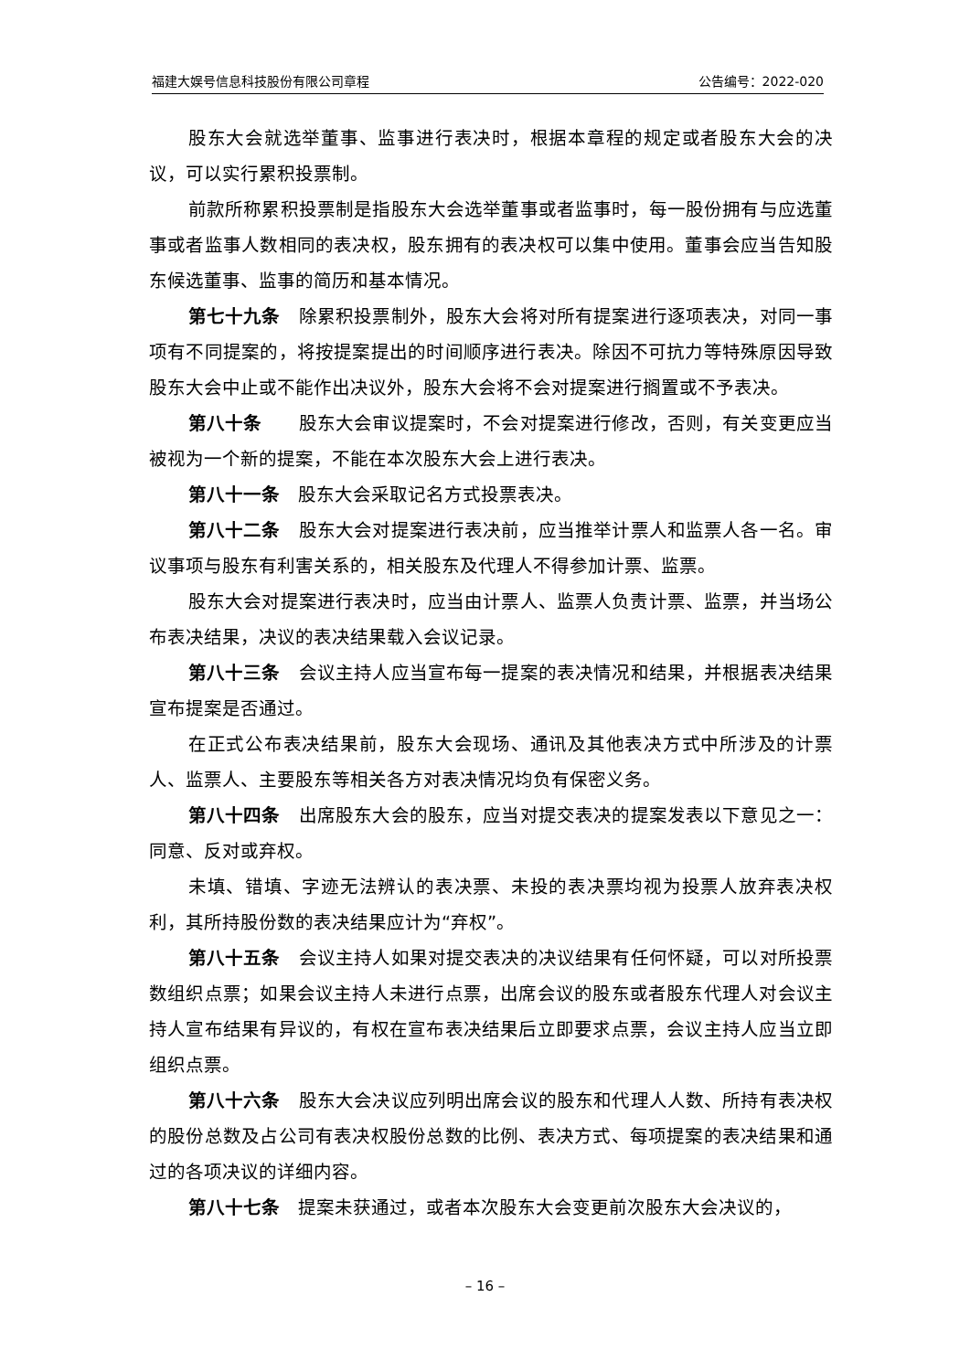福建大娱号信息科技股份有限公司章程 公告编号：2022-020
股东大会就选举董事、监事进行表决时，根据本章程的规定或者股东大会的决议，可以实行累积投票制。
前款所称累积投票制是指股东大会选举董事或者监事时，每一股份拥有与应选董事或者监事人数相同的表决权，股东拥有的表决权可以集中使用。董事会应当告知股东候选董事、监事的简历和基本情况。
第七十九条　除累积投票制外，股东大会将对所有提案进行逐项表决，对同一事项有不同提案的，将按提案提出的时间顺序进行表决。除因不可抗力等特殊原因导致股东大会中止或不能作出决议外，股东大会将不会对提案进行搁置或不予表决。
第八十条　　股东大会审议提案时，不会对提案进行修改，否则，有关变更应当被视为一个新的提案，不能在本次股东大会上进行表决。
第八十一条　股东大会采取记名方式投票表决。
第八十二条　股东大会对提案进行表决前，应当推举计票人和监票人各一名。审议事项与股东有利害关系的，相关股东及代理人不得参加计票、监票。
股东大会对提案进行表决时，应当由计票人、监票人负责计票、监票，并当场公布表决结果，决议的表决结果载入会议记录。
第八十三条　会议主持人应当宣布每一提案的表决情况和结果，并根据表决结果宣布提案是否通过。
在正式公布表决结果前，股东大会现场、通讯及其他表决方式中所涉及的计票人、监票人、主要股东等相关各方对表决情况均负有保密义务。
第八十四条　出席股东大会的股东，应当对提交表决的提案发表以下意见之一：同意、反对或弃权。
未填、错填、字迹无法辨认的表决票、未投的表决票均视为投票人放弃表决权利，其所持股份数的表决结果应计为“弃权”。
第八十五条　会议主持人如果对提交表决的决议结果有任何怀疑，可以对所投票数组织点票；如果会议主持人未进行点票，出席会议的股东或者股东代理人对会议主持人宣布结果有异议的，有权在宣布表决结果后立即要求点票，会议主持人应当立即组织点票。
第八十六条　股东大会决议应列明出席会议的股东和代理人人数、所持有表决权的股份总数及占公司有表决权股份总数的比例、表决方式、每项提案的表决结果和通过的各项决议的详细内容。
第八十七条　提案未获通过，或者本次股东大会变更前次股东大会决议的，
– 16 –